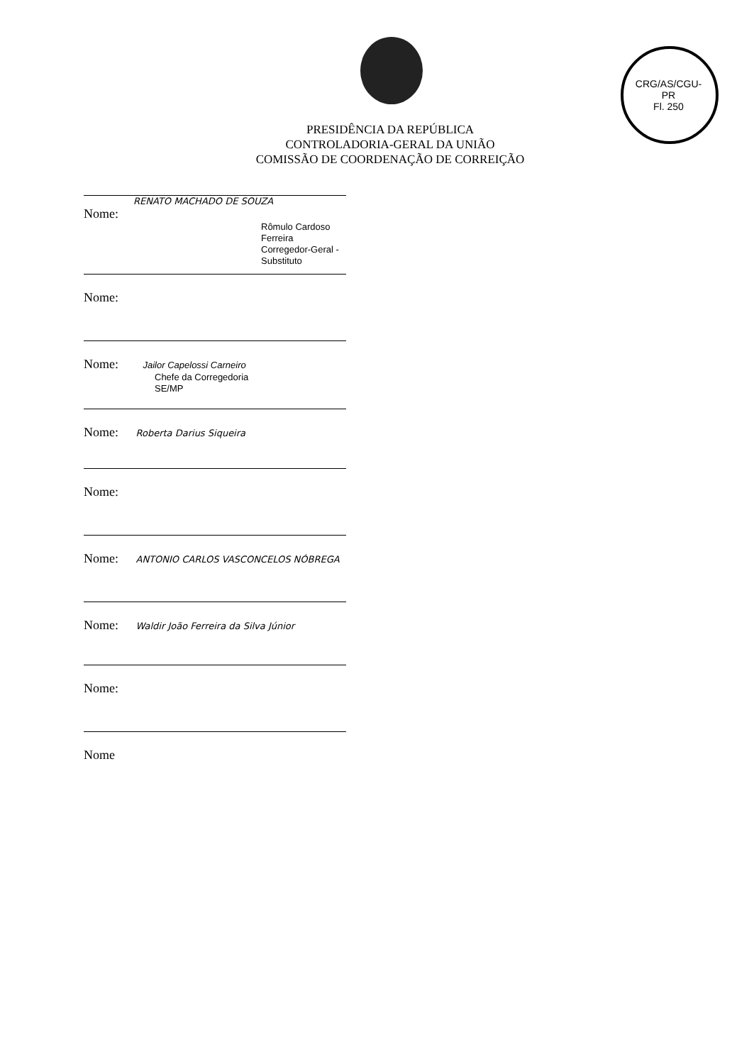CRG/AS/CGU-PR
Fl. 250
PRESIDÊNCIA DA REPÚBLICA
CONTROLADORIA-GERAL DA UNIÃO
COMISSÃO DE COORDENAÇÃO DE CORREIÇÃO
RENATO MACHADO DE SOUZA
Nome:
Rômulo Cardoso Ferreira
Corregedor-Geral - Substituto
Nome:
Nome: Jailor Capelossi Carneiro
Chefe da Corregedoria
SE/MP
Nome: Roberta Darius Siqueira
Nome:
Nome: ANTONIO CARLOS VASCONCELOS NÓBREGA
Nome: Waldir João Ferreira da Silva Júnior
Nome:
Nome